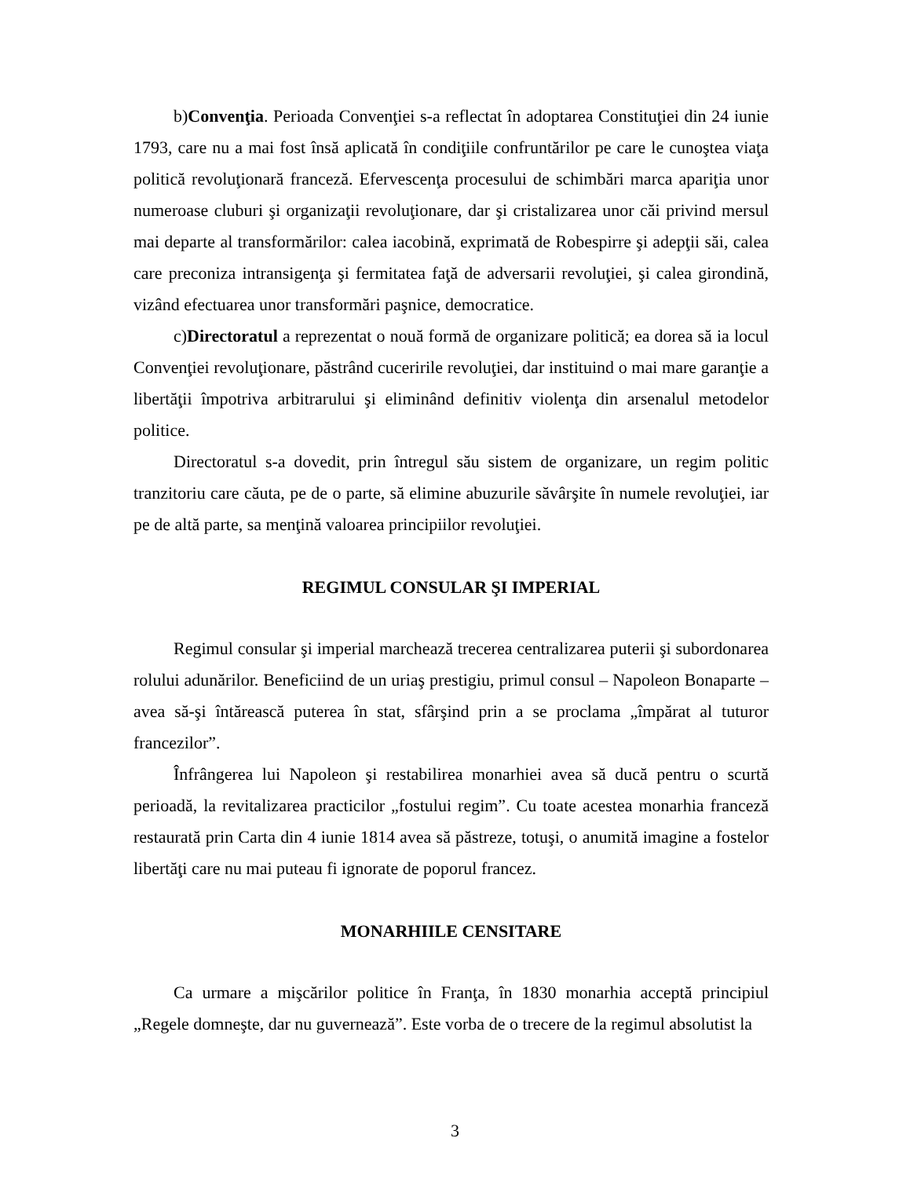b)Convenţia. Perioada Convenţiei s-a reflectat în adoptarea Constituţiei din 24 iunie 1793, care nu a mai fost însă aplicată în condiţiile confruntărilor pe care le cunoştea viaţa politică revoluţionară franceză. Efervescenţa procesului de schimbări marca apariţia unor numeroase cluburi şi organizaţii revoluţionare, dar şi cristalizarea unor căi privind mersul mai departe al transformărilor: calea iacobină, exprimată de Robespirre şi adepţii săi, calea care preconiza intransigenţa şi fermitatea faţă de adversarii revoluţiei, şi calea girondină, vizând efectuarea unor transformări paşnice, democratice.
c)Directoratul a reprezentat o nouă formă de organizare politică; ea dorea să ia locul Convenţiei revoluţionare, păstrând cuceririle revoluţiei, dar instituind o mai mare garanţie a libertăţii împotriva arbitrarului şi eliminând definitiv violenţa din arsenalul metodelor politice.
Directoratul s-a dovedit, prin întregul său sistem de organizare, un regim politic tranzitoriu care căuta, pe de o parte, să elimine abuzurile săvârşite în numele revoluţiei, iar pe de altă parte, sa menţină valoarea principiilor revoluţiei.
REGIMUL CONSULAR ŞI IMPERIAL
Regimul consular şi imperial marchează trecerea centralizarea puterii şi subordonarea rolului adunărilor. Beneficiind de un uriaş prestigiu, primul consul – Napoleon Bonaparte – avea să-şi întărească puterea în stat, sfârşind prin a se proclama „împărat al tuturor francezilor”.
Înfrângerea lui Napoleon şi restabilirea monarhiei avea să ducă pentru o scurtă perioadă, la revitalizarea practicilor „fostului regim”. Cu toate acestea monarhia franceză restaurată prin Carta din 4 iunie 1814 avea să păstreze, totuşi, o anumită imagine a fostelor libertăţi care nu mai puteau fi ignorate de poporul francez.
MONARHIILE CENSITARE
Ca urmare a mişcărilor politice în Franţa, în 1830 monarhia acceptă principiul „Regele domneşte, dar nu guvernează”. Este vorba de o trecere de la regimul absolutist la
3